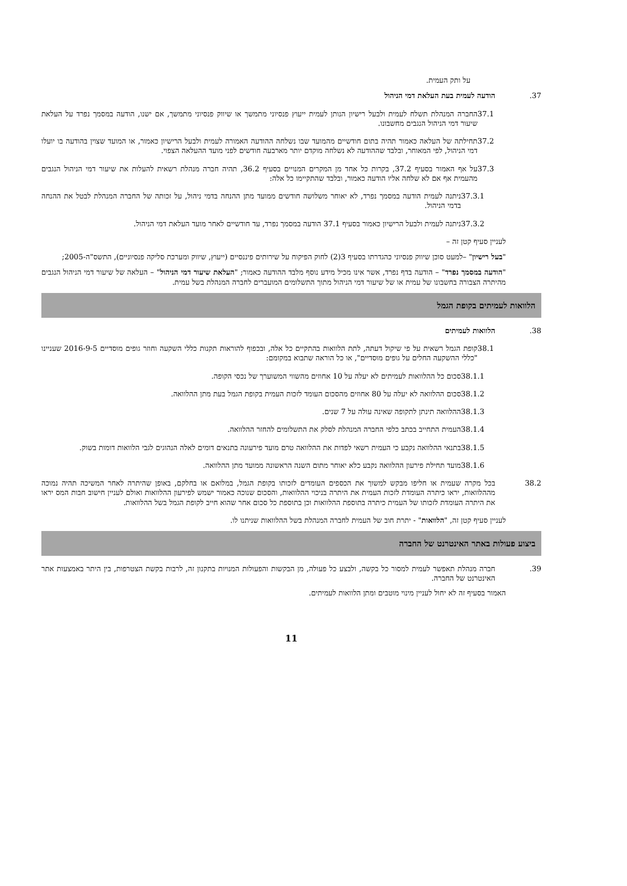על ותק העמית.
.37 הודעה לעמית בעת העלאת דמי הניהול
37.1 החברה המנהלת תשלח לעמית ולבעל רישיון הנותן לעמית ייעוץ פנסיוני מתמשך או שיווק פנסיוני מתמשך, אם ישנו, הודעה במסמך נפרד על העלאת שיעור דמי הניהול הנגבים מחשבונו.
37.2 תחילתה של העלאה כאמור תהיה בתום חודשיים מהמועד שבו נשלחה ההודעה האמורה לעמית ולבעל הרישיון כאמור, או המועד שצוין בהודעה בו יועלו דמי הניהול, לפי המאוחר, ובלבד שההודעה לא נשלחה מוקדם יותר מארבעה חודשים לפני מועד ההעלאה הצפוי.
37.3 על אף האמור בסעיף 37.2, בקרות כל אחד מן המקרים המנויים בסעיף 36.2, תהיה חברה מנהלת רשאית להעלות את שיעור דמי הניהול הנגבים מהעמית אף אם לא שלחה אליו הודעה כאמור, ובלבד שהתקיימו כל אלה:
37.3.1 ניתנה לעמית הודעה במסמך נפרד, לא יאוחר משלושה חודשים ממועד מתן ההנחה בדמי ניהול, על זכותה של החברה המנהלת לבטל את ההנחה בדמי הניהול.
37.3.2 ניתנה לעמית ולבעל הרישיון כאמור בסעיף 37.1 הודעה במסמך נפרד, עד חודשיים לאחר מועד העלאת דמי הניהול.
לעניין סעיף קטן זה –
"בעל רישיון" –למעט סוכן שיווק פנסיוני כהגדרתו בסעיף 3(2) לחוק הפיקוח על שירותים פיננסיים (ייעוץ, שיווק ומערכת סליקה פנסיוניים), התשס"ה-2005;
"הודעה במסמך נפרד" – הודעה בדף נפרד, אשר אינו מכיל מידע נוסף מלבד ההודעה כאמור; "העלאת שיעור דמי הניהול" – העלאה של שיעור דמי הניהול הנגבים מהיתרה הצבורה בחשבונו של עמית או של שיעור דמי הניהול מתוך התשלומים המועברים לחברה המנהלת בשל עמית.
הלוואות לעמיתים בקופת הגמל
.38 הלוואות לעמיתים
38.1 קופת הגמל רשאית על פי שיקול דעתה, לתת הלוואות בהתקיים כל אלה, ובכפוף להוראות תקנות כללי השקעה וחוזר גופים מוסדיים 2016-9-5 שעניינו "כללי ההשקעה החלים על גופים מוסדיים", או כל הוראה שתבוא במקומם:
38.1.1 סכום כל ההלוואות לעמיתים לא יעלה על 10 אחוזים מהשווי המשוערך של נכסי הקופה.
38.1.2 סכום ההלוואה לא יעלה על 80 אחוזים מהסכום העומד לזכות העמית בקופת הגמל בעת מתן ההלוואה.
38.1.3 ההלוואה תינתן לתקופה שאינה עולה על 7 שנים.
38.1.4 העמית התחייב בכתב כלפי החברה המנהלת לסלק את התשלומים להחזר ההלוואה.
38.1.5 בתנאי ההלוואה נקבע כי העמית רשאי לפדות את ההלוואה טרם מועד פירעונה בתנאים דומים לאלה הנהוגים לגבי הלוואות דומות בשוק.
38.1.6 מועד תחילת פירעון ההלוואה נקבע כלא יאוחר מתום השנה הראשונה ממועד מתן ההלוואה.
38.2 בכל מקרה שעמית או חליפו מבקש למשוך את הכספים העומדים לזכותו בקופת הגמל, במלואם או בחלקם, באופן שהיתרה לאחר המשיכה תהיה נמוכה מההלוואות, יראו כיתרה העומדת לזכות העמית את היתרה בניכוי ההלוואות, והסכום שנוכה כאמור ישמש לפירעון ההלוואות ואולם לעניין חישוב חבות המס יראו את היתרה העומדת לזכותו של העמית כיתרה בתוספת ההלוואות וכן בתוספת כל סכום אחר שהוא חייב לקופת הגמל בשל ההלוואות.
לעניין סעיף קטן זה, "הלוואות" - יתרת חוב של העמית לחברה המנהלת בשל ההלוואות שניתנו לו.
ביצוע פעולות באתר האינטרנט של החברה
.39 חברה מנהלת תאפשר לעמית למסור כל בקשה, ולבצע כל פעולה, מן הבקשות והפעולות המנויות בתקנון זה, לרבות בקשת הצטרפות, בין היתר באמצעות אתר האינטרנט של החברה.
האמור בסעיף זה לא יחול לעניין מינוי מוטבים ומתן הלוואות לעמיתים.
11